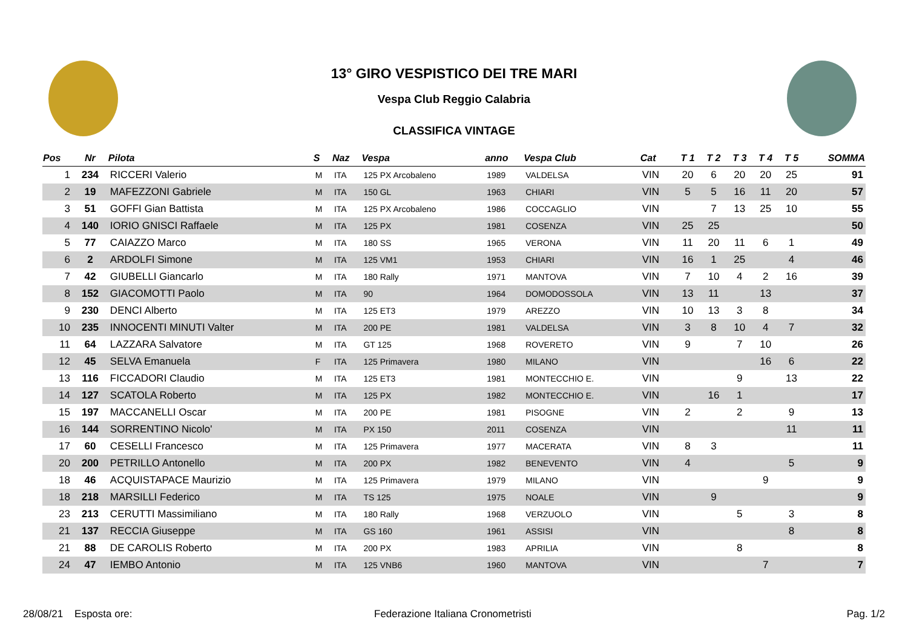13° GIRO VESPISTICO DEI TRE MARI
Vespa Club Reggio Calabria
CLASSIFICA VINTAGE
| Pos | Nr | Pilota | S | Naz | Vespa | anno | Vespa Club | Cat | T 1 | T 2 | T 3 | T 4 | T 5 | SOMMA |
| --- | --- | --- | --- | --- | --- | --- | --- | --- | --- | --- | --- | --- | --- | --- |
| 1 | 234 | RICCERI Valerio | M | ITA | 125 PX Arcobaleno | 1989 | VALDELSA | VIN | 20 | 6 | 20 | 20 | 25 | 91 |
| 2 | 19 | MAFEZZONI Gabriele | M | ITA | 150 GL | 1963 | CHIARI | VIN | 5 | 5 | 16 | 11 | 20 | 57 |
| 3 | 51 | GOFFI Gian Battista | M | ITA | 125 PX Arcobaleno | 1986 | COCCAGLIO | VIN | | 7 | 13 | 25 | 10 | 55 |
| 4 | 140 | IORIO GNISCI Raffaele | M | ITA | 125 PX | 1981 | COSENZA | VIN | 25 | 25 | | | | 50 |
| 5 | 77 | CAIAZZO Marco | M | ITA | 180 SS | 1965 | VERONA | VIN | 11 | 20 | 11 | 6 | 1 | 49 |
| 6 | 2 | ARDOLFI Simone | M | ITA | 125 VM1 | 1953 | CHIARI | VIN | 16 | 1 | 25 | | 4 | 46 |
| 7 | 42 | GIUBELLI Giancarlo | M | ITA | 180 Rally | 1971 | MANTOVA | VIN | 7 | 10 | 4 | 2 | 16 | 39 |
| 8 | 152 | GIACOMOTTI Paolo | M | ITA | 90 | 1964 | DOMODOSSOLA | VIN | 13 | 11 | | 13 | | 37 |
| 9 | 230 | DENCI Alberto | M | ITA | 125 ET3 | 1979 | AREZZO | VIN | 10 | 13 | 3 | 8 | | 34 |
| 10 | 235 | INNOCENTI MINUTI Valter | M | ITA | 200 PE | 1981 | VALDELSA | VIN | 3 | 8 | 10 | 4 | 7 | 32 |
| 11 | 64 | LAZZARA Salvatore | M | ITA | GT 125 | 1968 | ROVERETO | VIN | 9 | | 7 | 10 | | 26 |
| 12 | 45 | SELVA Emanuela | F | ITA | 125 Primavera | 1980 | MILANO | VIN | | | | 16 | 6 | 22 |
| 13 | 116 | FICCADORI Claudio | M | ITA | 125 ET3 | 1981 | MONTECCHIO E. | VIN | | | 9 | | 13 | 22 |
| 14 | 127 | SCATOLA Roberto | M | ITA | 125 PX | 1982 | MONTECCHIO E. | VIN | | 16 | 1 | | | 17 |
| 15 | 197 | MACCANELLI Oscar | M | ITA | 200 PE | 1981 | PISOGNE | VIN | 2 | | 2 | | 9 | 13 |
| 16 | 144 | SORRENTINO Nicolo' | M | ITA | PX 150 | 2011 | COSENZA | VIN | | | | | 11 | 11 |
| 17 | 60 | CESELLI Francesco | M | ITA | 125 Primavera | 1977 | MACERATA | VIN | 8 | 3 | | | | 11 |
| 20 | 200 | PETRILLO Antonello | M | ITA | 200 PX | 1982 | BENEVENTO | VIN | 4 | | | | 5 | 9 |
| 18 | 46 | ACQUISTAPACE Maurizio | M | ITA | 125 Primavera | 1979 | MILANO | VIN | | | | 9 | | 9 |
| 18 | 218 | MARSILLI Federico | M | ITA | TS 125 | 1975 | NOALE | VIN | | 9 | | | | 9 |
| 23 | 213 | CERUTTI Massimiliano | M | ITA | 180 Rally | 1968 | VERZUOLO | VIN | | | 5 | | 3 | 8 |
| 21 | 137 | RECCIA Giuseppe | M | ITA | GS 160 | 1961 | ASSISI | VIN | | | | | 8 | 8 |
| 21 | 88 | DE CAROLIS Roberto | M | ITA | 200 PX | 1983 | APRILIA | VIN | | | 8 | | | 8 |
| 24 | 47 | IEMBO Antonio | M | ITA | 125 VNB6 | 1960 | MANTOVA | VIN | | | | 7 | | 7 |
28/08/21 Esposta ore: Federazione Italiana Cronometristi Pag. 1/2